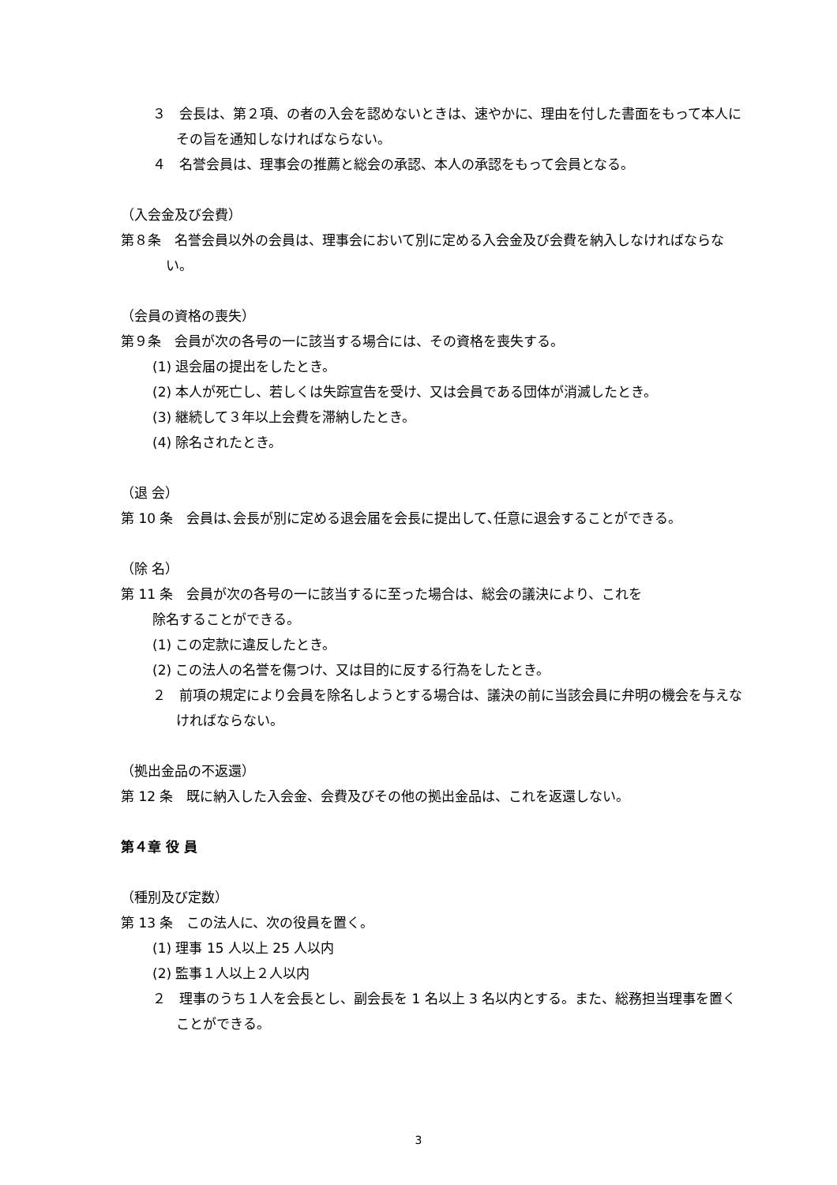３　会長は、第２項、の者の入会を認めないときは、速やかに、理由を付した書面をもって本人にその旨を通知しなければならない。
４　名誉会員は、理事会の推薦と総会の承認、本人の承認をもって会員となる。
（入会金及び会費）
第８条　名誉会員以外の会員は、理事会において別に定める入会金及び会費を納入しなければならない。
（会員の資格の喪失）
第９条　会員が次の各号の一に該当する場合には、その資格を喪失する。
(1) 退会届の提出をしたとき。
(2) 本人が死亡し、若しくは失踪宣告を受け、又は会員である団体が消滅したとき。
(3) 継続して３年以上会費を滞納したとき。
(4) 除名されたとき。
（退 会）
第 10 条　会員は､会長が別に定める退会届を会長に提出して､任意に退会することができる。
（除 名）
第 11 条　会員が次の各号の一に該当するに至った場合は、総会の議決により、これを
除名することができる。
(1) この定款に違反したとき。
(2) この法人の名誉を傷つけ、又は目的に反する行為をしたとき。
２　前項の規定により会員を除名しようとする場合は、議決の前に当該会員に弁明の機会を与えなければならない。
（拠出金品の不返還）
第 12 条　既に納入した入会金、会費及びその他の拠出金品は、これを返還しない。
第４章 役 員
（種別及び定数）
第 13 条　この法人に、次の役員を置く。
(1) 理事 15 人以上 25 人以内
(2) 監事１人以上２人以内
２　理事のうち１人を会長とし、副会長を 1 名以上 3 名以内とする。また、総務担当理事を置くことができる。
3